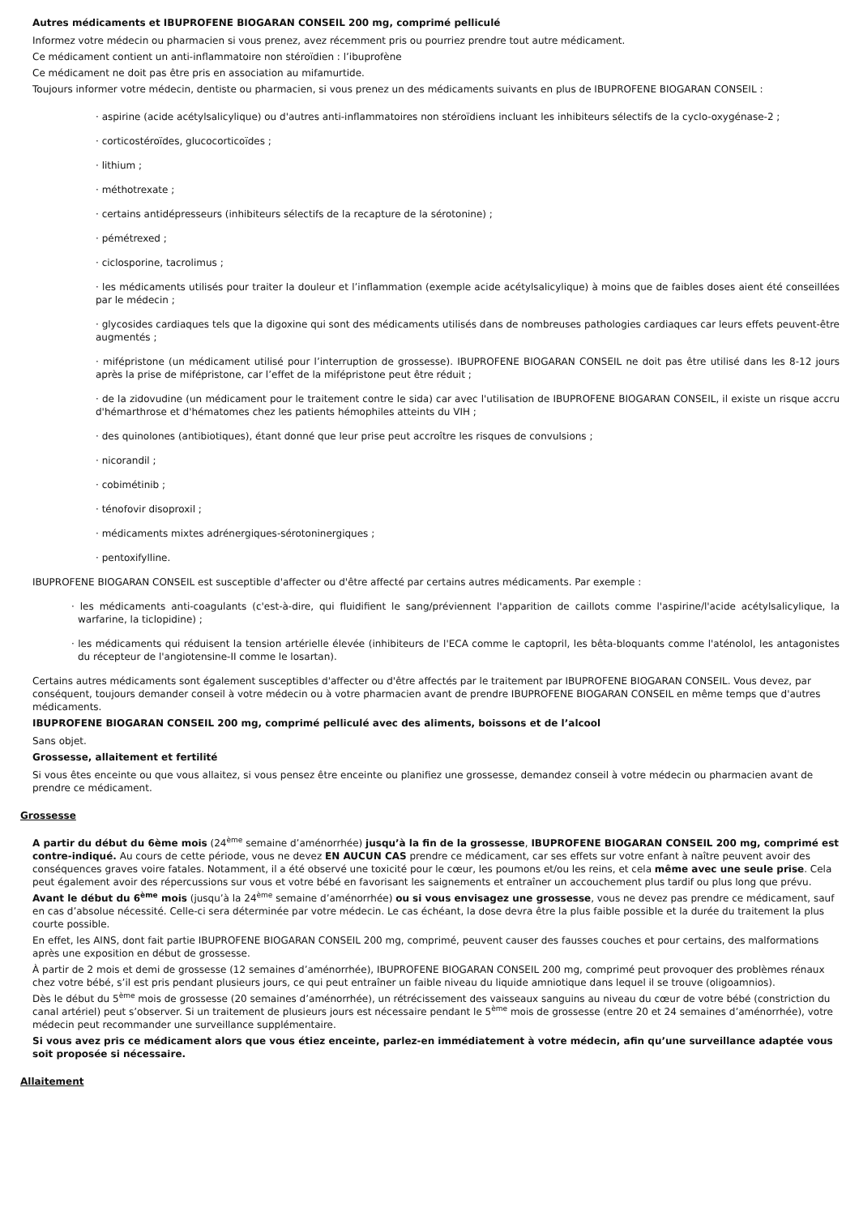Autres médicaments et IBUPROFENE BIOGARAN CONSEIL 200 mg, comprimé pelliculé
Informez votre médecin ou pharmacien si vous prenez, avez récemment pris ou pourriez prendre tout autre médicament.
Ce médicament contient un anti-inflammatoire non stéroïdien : l’ibuprofène
Ce médicament ne doit pas être pris en association au mifamurtide.
Toujours informer votre médecin, dentiste ou pharmacien, si vous prenez un des médicaments suivants en plus de IBUPROFENE BIOGARAN CONSEIL :
· aspirine (acide acétylsalicylique) ou d'autres anti-inflammatoires non stéroïdiens incluant les inhibiteurs sélectifs de la cyclo-oxygénase-2 ;
· corticostéroïdes, glucocorticoïdes ;
· lithium ;
· méthotrexate ;
· certains antidépresseurs (inhibiteurs sélectifs de la recapture de la sérotonine) ;
· pémétrexed ;
· ciclosporine, tacrolimus ;
· les médicaments utilisés pour traiter la douleur et l’inflammation (exemple acide acétylsalicylique) à moins que de faibles doses aient été conseillées par le médecin ;
· glycosides cardiaques tels que la digoxine qui sont des médicaments utilisés dans de nombreuses pathologies cardiaques car leurs effets peuvent-être augmentés ;
· mifépristone (un médicament utilisé pour l’interruption de grossesse). IBUPROFENE BIOGARAN CONSEIL ne doit pas être utilisé dans les 8-12 jours après la prise de mifépristone, car l’effet de la mifépristone peut être réduit ;
· de la zidovudine (un médicament pour le traitement contre le sida) car avec l'utilisation de IBUPROFENE BIOGARAN CONSEIL, il existe un risque accru d'hémarthrose et d'hématomes chez les patients hémophiles atteints du VIH ;
· des quinolones (antibiotiques), étant donné que leur prise peut accroître les risques de convulsions ;
· nicorandil ;
· cobimétinib ;
· ténofovir disoproxil ;
· médicaments mixtes adrénergiques-sérotoninergiques ;
· pentoxifylline.
IBUPROFENE BIOGARAN CONSEIL est susceptible d'affecter ou d'être affecté par certains autres médicaments. Par exemple :
· les médicaments anti-coagulants (c'est-à-dire, qui fluidifient le sang/préviennent l'apparition de caillots comme l'aspirine/l'acide acétylsalicylique, la warfarine, la ticlopidine) ;
· les médicaments qui réduisent la tension artérielle élevée (inhibiteurs de l'ECA comme le captopril, les bêta-bloquants comme l'aténolol, les antagonistes du récepteur de l'angiotensine-II comme le losartan).
Certains autres médicaments sont également susceptibles d'affecter ou d'être affectés par le traitement par IBUPROFENE BIOGARAN CONSEIL. Vous devez, par conséquent, toujours demander conseil à votre médecin ou à votre pharmacien avant de prendre IBUPROFENE BIOGARAN CONSEIL en même temps que d'autres médicaments.
IBUPROFENE BIOGARAN CONSEIL 200 mg, comprimé pelliculé avec des aliments, boissons et de l’alcool
Sans objet.
Grossesse, allaitement et fertilité
Si vous êtes enceinte ou que vous allaitez, si vous pensez être enceinte ou planifiez une grossesse, demandez conseil à votre médecin ou pharmacien avant de prendre ce médicament.
Grossesse
A partir du début du 6ème mois (24<sup>ème</sup> semaine d’aménorrhée) jusqu’à la fin de la grossesse, IBUPROFENE BIOGARAN CONSEIL 200 mg, comprimé est contre-indiqué. Au cours de cette période, vous ne devez EN AUCUN CAS prendre ce médicament, car ses effets sur votre enfant à naître peuvent avoir des conséquences graves voire fatales. Notamment, il a été observé une toxicité pour le cœur, les poumons et/ou les reins, et cela même avec une seule prise. Cela peut également avoir des répercussions sur vous et votre bébé en favorisant les saignements et entraîner un accouchement plus tardif ou plus long que prévu.
Avant le début du 6<sup>ème</sup> mois (jusqu’à la 24<sup>ème</sup> semaine d’aménorrhée) ou si vous envisagez une grossesse, vous ne devez pas prendre ce médicament, sauf en cas d’absolue nécessité. Celle-ci sera déterminée par votre médecin. Le cas échéant, la dose devra être la plus faible possible et la durée du traitement la plus courte possible.
En effet, les AINS, dont fait partie IBUPROFENE BIOGARAN CONSEIL 200 mg, comprimé, peuvent causer des fausses couches et pour certains, des malformations après une exposition en début de grossesse.
À partir de 2 mois et demi de grossesse (12 semaines d’aménorrhée), IBUPROFENE BIOGARAN CONSEIL 200 mg, comprimé peut provoquer des problèmes rénaux chez votre bébé, s’il est pris pendant plusieurs jours, ce qui peut entraîner un faible niveau du liquide amniotique dans lequel il se trouve (oligoamnios).
Dès le début du 5<sup>ème</sup> mois de grossesse (20 semaines d’aménorrhée), un rétrécissement des vaisseaux sanguins au niveau du cœur de votre bébé (constriction du canal artériel) peut s’observer. Si un traitement de plusieurs jours est nécessaire pendant le 5<sup>ème</sup> mois de grossesse (entre 20 et 24 semaines d’aménorrhée), votre médecin peut recommander une surveillance supplémentaire.
Si vous avez pris ce médicament alors que vous étiez enceinte, parlez-en immédiatement à votre médecin, afin qu’une surveillance adaptée vous soit proposée si nécessaire.
Allaitement